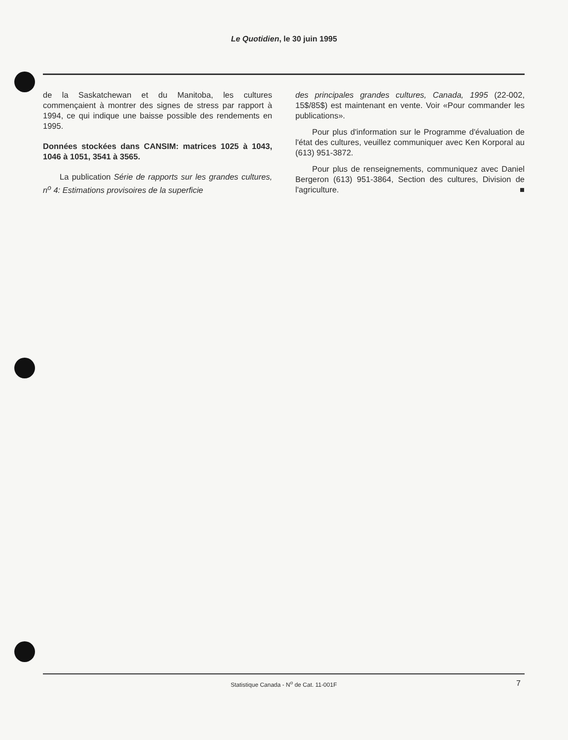Le Quotidien, le 30 juin 1995
de la Saskatchewan et du Manitoba, les cultures commençaient à montrer des signes de stress par rapport à 1994, ce qui indique une baisse possible des rendements en 1995.
Données stockées dans CANSIM: matrices 1025 à 1043, 1046 à 1051, 3541 à 3565.
La publication Série de rapports sur les grandes cultures, n<sup>o</sup> 4: Estimations provisoires de la superficie
des principales grandes cultures, Canada, 1995 (22-002, 15$/85$) est maintenant en vente. Voir «Pour commander les publications».
Pour plus d'information sur le Programme d'évaluation de l'état des cultures, veuillez communiquer avec Ken Korporal au (613) 951-3872.
Pour plus de renseignements, communiquez avec Daniel Bergeron (613) 951-3864, Section des cultures, Division de l'agriculture. ■
Statistique Canada - N<sup>o</sup> de Cat. 11-001F
7